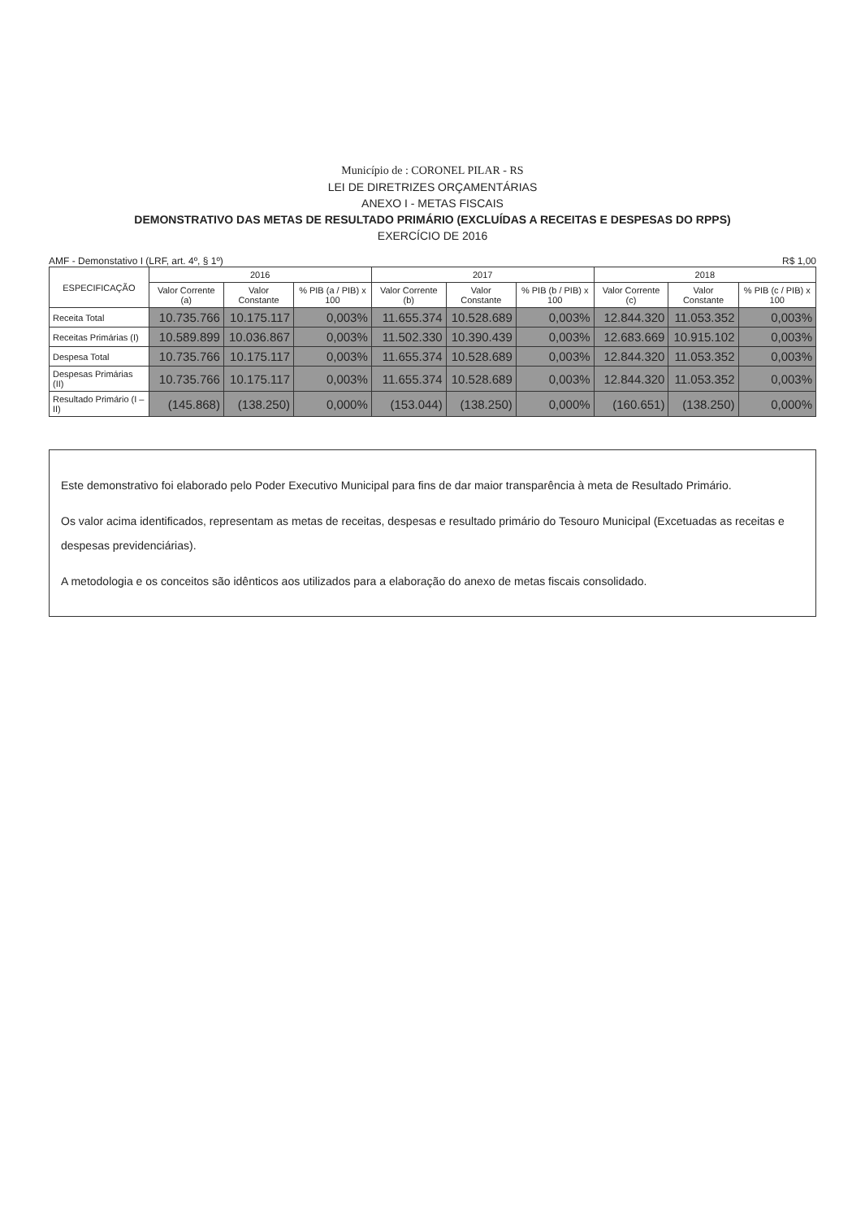Município de : CORONEL PILAR - RS
LEI DE DIRETRIZES ORÇAMENTÁRIAS
ANEXO I - METAS FISCAIS
DEMONSTRATIVO DAS METAS DE RESULTADO PRIMÁRIO (EXCLUÍDAS A RECEITAS E DESPESAS DO RPPS)
EXERCÍCIO DE 2016
AMF - Demonstativo I (LRF, art. 4º, § 1º) R$ 1,00
| ESPECIFICAÇÃO | 2016 | | | 2017 | | | 2018 | | |
| --- | --- | --- | --- | --- | --- | --- | --- | --- | --- |
| | Valor Corrente (a) | Valor Constante | % PIB (a / PIB) x 100 | Valor Corrente (b) | Valor Constante | % PIB (b / PIB) x 100 | Valor Corrente (c) | Valor Constante | % PIB (c / PIB) x 100 |
| Receita Total | 10.735.766 | 10.175.117 | 0,003% | 11.655.374 | 10.528.689 | 0,003% | 12.844.320 | 11.053.352 | 0,003% |
| Receitas Primárias (I) | 10.589.899 | 10.036.867 | 0,003% | 11.502.330 | 10.390.439 | 0,003% | 12.683.669 | 10.915.102 | 0,003% |
| Despesa Total | 10.735.766 | 10.175.117 | 0,003% | 11.655.374 | 10.528.689 | 0,003% | 12.844.320 | 11.053.352 | 0,003% |
| Despesas Primárias (II) | 10.735.766 | 10.175.117 | 0,003% | 11.655.374 | 10.528.689 | 0,003% | 12.844.320 | 11.053.352 | 0,003% |
| Resultado Primário (I – II) | (145.868) | (138.250) | 0,000% | (153.044) | (138.250) | 0,000% | (160.651) | (138.250) | 0,000% |
Este demonstrativo foi elaborado pelo Poder Executivo Municipal para fins de dar maior transparência à meta de Resultado Primário.
Os valor acima identificados, representam as metas de receitas, despesas e resultado primário do Tesouro Municipal (Excetuadas as receitas e despesas previdenciárias).
A metodologia e os conceitos são idênticos aos utilizados para a elaboração do anexo de metas fiscais consolidado.